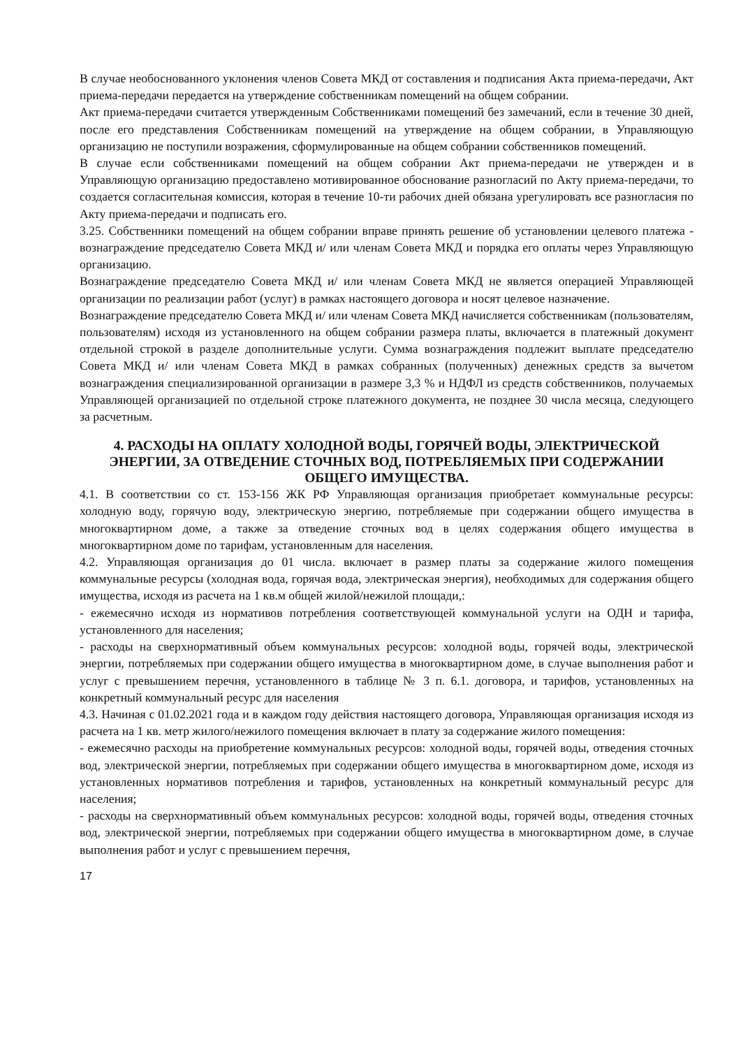В случае необоснованного уклонения членов Совета МКД от составления и подписания Акта приема-передачи, Акт приема-передачи передается на утверждение собственникам помещений на общем собрании.
Акт приема-передачи считается утвержденным Собственниками помещений без замечаний, если в течение 30 дней, после его представления Собственникам помещений на утверждение на общем собрании, в Управляющую организацию не поступили возражения, сформулированные на общем собрании собственников помещений.
В случае если собственниками помещений на общем собрании Акт приема-передачи не утвержден и в Управляющую организацию предоставлено мотивированное обоснование разногласий по Акту приема-передачи, то создается согласительная комиссия, которая в течение 10-ти рабочих дней обязана урегулировать все разногласия по Акту приема-передачи и подписать его.
3.25. Собственники помещений на общем собрании вправе принять решение об установлении целевого платежа - вознаграждение председателю Совета МКД и/ или членам Совета МКД и порядка его оплаты через Управляющую организацию.
Вознаграждение председателю Совета МКД и/ или членам Совета МКД не является операцией Управляющей организации по реализации работ (услуг) в рамках настоящего договора и носят целевое назначение.
Вознаграждение председателю Совета МКД и/ или членам Совета МКД начисляется собственникам (пользователям, пользователям) исходя из установленного на общем собрании размера платы, включается в платежный документ отдельной строкой в разделе дополнительные услуги. Сумма вознаграждения подлежит выплате председателю Совета МКД и/ или членам Совета МКД в рамках собранных (полученных) денежных средств за вычетом вознаграждения специализированной организации в размере 3,3 % и НДФЛ из средств собственников, получаемых Управляющей организацией по отдельной строке платежного документа, не позднее 30 числа месяца, следующего за расчетным.
4. РАСХОДЫ НА ОПЛАТУ ХОЛОДНОЙ ВОДЫ, ГОРЯЧЕЙ ВОДЫ, ЭЛЕКТРИЧЕСКОЙ ЭНЕРГИИ, ЗА ОТВЕДЕНИЕ СТОЧНЫХ ВОД, ПОТРЕБЛЯЕМЫХ ПРИ СОДЕРЖАНИИ ОБЩЕГО ИМУЩЕСТВА.
4.1. В соответствии со ст. 153-156 ЖК РФ Управляющая организация приобретает коммунальные ресурсы: холодную воду, горячую воду, электрическую энергию, потребляемые при содержании общего имущества в многоквартирном доме, а также за отведение сточных вод в целях содержания общего имущества в многоквартирном доме по тарифам, установленным для населения.
4.2. Управляющая организация до 01 числа. включает в размер платы за содержание жилого помещения коммунальные ресурсы (холодная вода, горячая вода, электрическая энергия), необходимых для содержания общего имущества, исходя из расчета на 1 кв.м общей жилой/нежилой площади,:
- ежемесячно исходя из нормативов потребления соответствующей коммунальной услуги на ОДН и тарифа, установленного для населения;
- расходы на сверхнормативный объем коммунальных ресурсов: холодной воды, горячей воды, электрической энергии, потребляемых при содержании общего имущества в многоквартирном доме, в случае выполнения работ и услуг с превышением перечня, установленного в таблице № 3 п. 6.1. договора, и тарифов, установленных на конкретный коммунальный ресурс для населения
4.3. Начиная с 01.02.2021 года и в каждом году действия настоящего договора, Управляющая организация исходя из расчета на 1 кв. метр жилого/нежилого помещения включает в плату за содержание жилого помещения:
- ежемесячно расходы на приобретение коммунальных ресурсов: холодной воды, горячей воды, отведения сточных вод, электрической энергии, потребляемых при содержании общего имущества в многоквартирном доме, исходя из установленных нормативов потребления и тарифов, установленных на конкретный коммунальный ресурс для населения;
- расходы на сверхнормативный объем коммунальных ресурсов: холодной воды, горячей воды, отведения сточных вод, электрической энергии, потребляемых при содержании общего имущества в многоквартирном доме, в случае выполнения работ и услуг с превышением перечня,
17